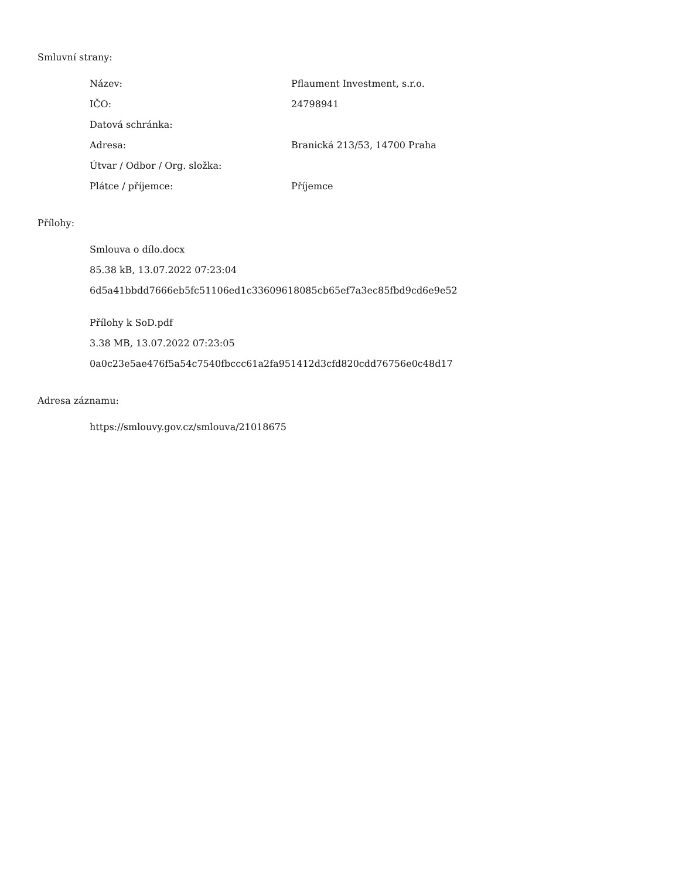Smluvní strany:
| Název: | Pflaument Investment, s.r.o. |
| IČO: | 24798941 |
| Datová schránka: | |
| Adresa: | Branická 213/53, 14700 Praha |
| Útvar / Odbor / Org. složka: | |
| Plátce / příjemce: | Příjemce |
Přílohy:
Smlouva o dílo.docx
85.38 kB, 13.07.2022 07:23:04
6d5a41bbdd7666eb5fc51106ed1c33609618085cb65ef7a3ec85fbd9cd6e9e52
Přílohy k SoD.pdf
3.38 MB, 13.07.2022 07:23:05
0a0c23e5ae476f5a54c7540fbccc61a2fa951412d3cfd820cdd76756e0c48d17
Adresa záznamu:
https://smlouvy.gov.cz/smlouva/21018675